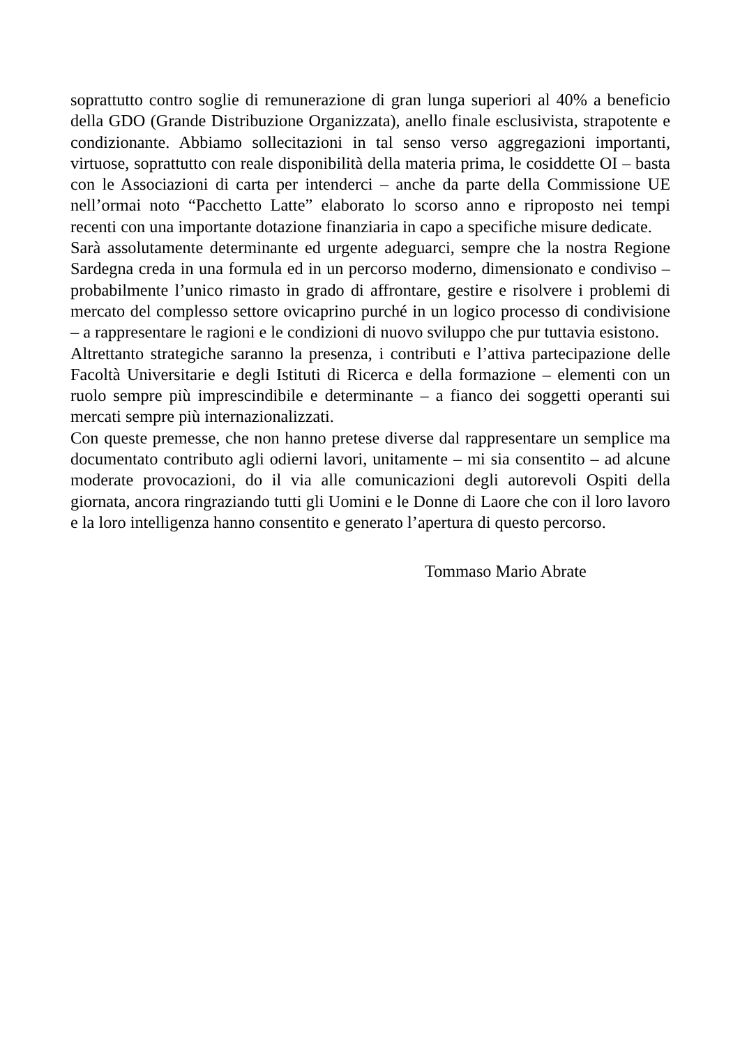soprattutto contro soglie di remunerazione di gran lunga superiori al 40% a beneficio della GDO (Grande Distribuzione Organizzata), anello finale esclusivista, strapotente e condizionante. Abbiamo sollecitazioni in tal senso verso aggregazioni importanti, virtuose, soprattutto con reale disponibilità della materia prima, le cosiddette OI – basta con le Associazioni di carta per intenderci – anche da parte della Commissione UE nell’ormai noto “Pacchetto Latte” elaborato lo scorso anno e riproposto nei tempi recenti con una importante dotazione finanziaria in capo a specifiche misure dedicate.
Sarà assolutamente determinante ed urgente adeguarci, sempre che la nostra Regione Sardegna creda in una formula ed in un percorso moderno, dimensionato e condiviso – probabilmente l’unico rimasto in grado di affrontare, gestire e risolvere i problemi di mercato del complesso settore ovicaprino purché in un logico processo di condivisione – a rappresentare le ragioni e le condizioni di nuovo sviluppo che pur tuttavia esistono.
Altrettanto strategiche saranno la presenza, i contributi e l’attiva partecipazione delle Facoltà Universitarie e degli Istituti di Ricerca e della formazione – elementi con un ruolo sempre più imprescindibile e determinante – a fianco dei soggetti operanti sui mercati sempre più internazionalizzati.
Con queste premesse, che non hanno pretese diverse dal rappresentare un semplice ma documentato contributo agli odierni lavori, unitamente – mi sia consentito – ad alcune moderate provocazioni, do il via alle comunicazioni degli autorevoli Ospiti della giornata, ancora ringraziando tutti gli Uomini e le Donne di Laore che con il loro lavoro e la loro intelligenza hanno consentito e generato l’apertura di questo percorso.
Tommaso Mario Abrate